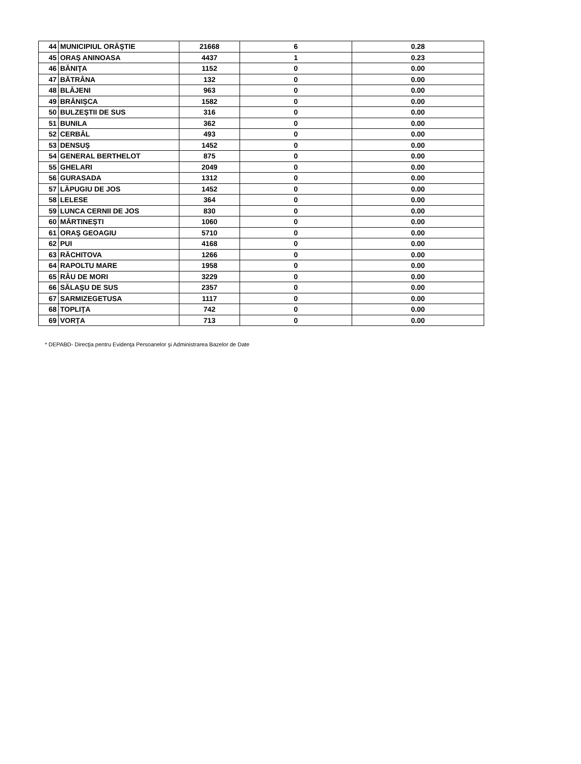| 44 | MUNICIPIUL ORĂŞTIE | 21668 | 6 | 0.28 |
| 45 | ORAŞ ANINOASA | 4437 | 1 | 0.23 |
| 46 | BĂNIŢA | 1152 | 0 | 0.00 |
| 47 | BĂTRÂNA | 132 | 0 | 0.00 |
| 48 | BLĂJENI | 963 | 0 | 0.00 |
| 49 | BRĂNIŞCA | 1582 | 0 | 0.00 |
| 50 | BULZEŞTII DE SUS | 316 | 0 | 0.00 |
| 51 | BUNILA | 362 | 0 | 0.00 |
| 52 | CERBĂL | 493 | 0 | 0.00 |
| 53 | DENSUŞ | 1452 | 0 | 0.00 |
| 54 | GENERAL BERTHELOT | 875 | 0 | 0.00 |
| 55 | GHELARI | 2049 | 0 | 0.00 |
| 56 | GURASADA | 1312 | 0 | 0.00 |
| 57 | LĂPUGIU DE JOS | 1452 | 0 | 0.00 |
| 58 | LELESE | 364 | 0 | 0.00 |
| 59 | LUNCA CERNII DE JOS | 830 | 0 | 0.00 |
| 60 | MĂRTINEŞTI | 1060 | 0 | 0.00 |
| 61 | ORAŞ GEOAGIU | 5710 | 0 | 0.00 |
| 62 | PUI | 4168 | 0 | 0.00 |
| 63 | RĂCHITOVA | 1266 | 0 | 0.00 |
| 64 | RAPOLTU MARE | 1958 | 0 | 0.00 |
| 65 | RÂU DE MORI | 3229 | 0 | 0.00 |
| 66 | SĂLAŞU DE SUS | 2357 | 0 | 0.00 |
| 67 | SARMIZEGETUSA | 1117 | 0 | 0.00 |
| 68 | TOPLIŢA | 742 | 0 | 0.00 |
| 69 | VORŢA | 713 | 0 | 0.00 |
* DEPABD- Direcţia pentru Evidenţa Persoanelor şi Administrarea Bazelor de Date